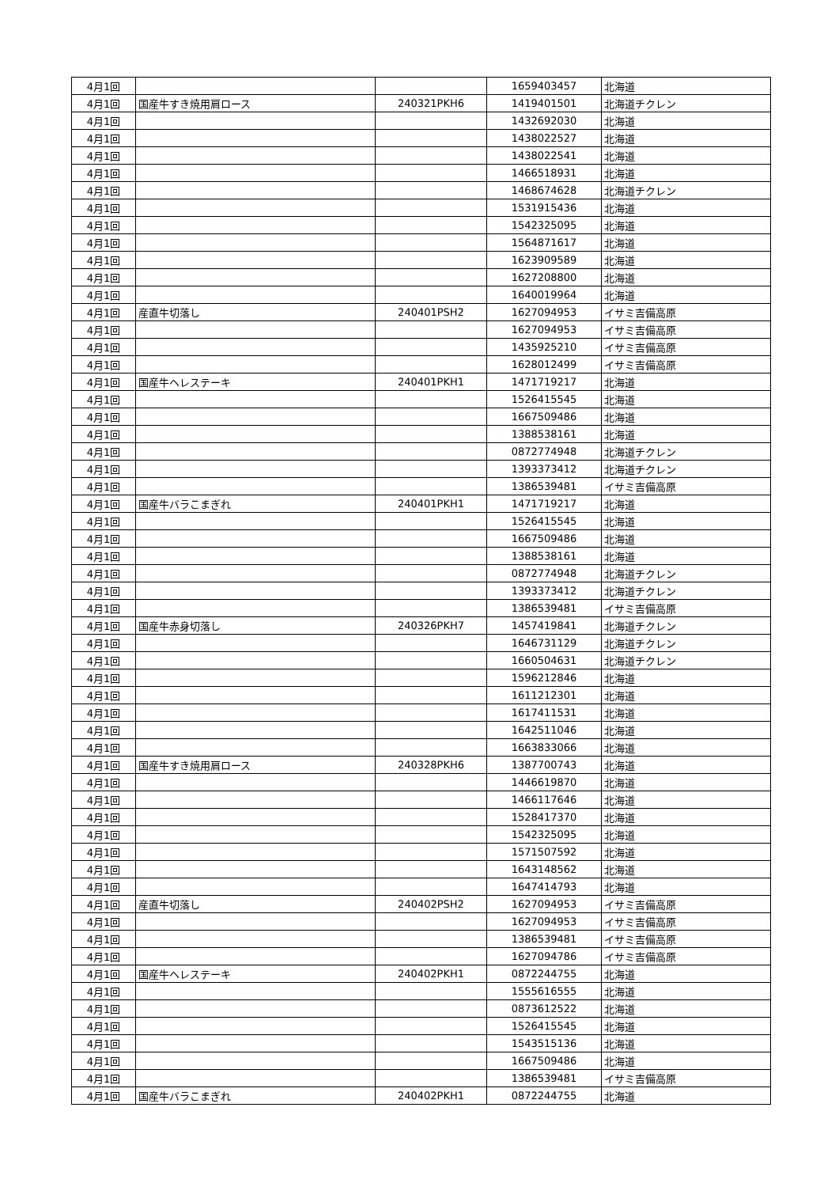| 4月1回 | | | 1659403457 | 北海道 |
| 4月1回 | 国産牛すき焼用肩ロース | 240321PKH6 | 1419401501 | 北海道チクレン |
| 4月1回 | | | 1432692030 | 北海道 |
| 4月1回 | | | 1438022527 | 北海道 |
| 4月1回 | | | 1438022541 | 北海道 |
| 4月1回 | | | 1466518931 | 北海道 |
| 4月1回 | | | 1468674628 | 北海道チクレン |
| 4月1回 | | | 1531915436 | 北海道 |
| 4月1回 | | | 1542325095 | 北海道 |
| 4月1回 | | | 1564871617 | 北海道 |
| 4月1回 | | | 1623909589 | 北海道 |
| 4月1回 | | | 1627208800 | 北海道 |
| 4月1回 | | | 1640019964 | 北海道 |
| 4月1回 | 産直牛切落し | 240401PSH2 | 1627094953 | イサミ吉備高原 |
| 4月1回 | | | 1627094953 | イサミ吉備高原 |
| 4月1回 | | | 1435925210 | イサミ吉備高原 |
| 4月1回 | | | 1628012499 | イサミ吉備高原 |
| 4月1回 | 国産牛ヘレステーキ | 240401PKH1 | 1471719217 | 北海道 |
| 4月1回 | | | 1526415545 | 北海道 |
| 4月1回 | | | 1667509486 | 北海道 |
| 4月1回 | | | 1388538161 | 北海道 |
| 4月1回 | | | 0872774948 | 北海道チクレン |
| 4月1回 | | | 1393373412 | 北海道チクレン |
| 4月1回 | | | 1386539481 | イサミ吉備高原 |
| 4月1回 | 国産牛バラこまぎれ | 240401PKH1 | 1471719217 | 北海道 |
| 4月1回 | | | 1526415545 | 北海道 |
| 4月1回 | | | 1667509486 | 北海道 |
| 4月1回 | | | 1388538161 | 北海道 |
| 4月1回 | | | 0872774948 | 北海道チクレン |
| 4月1回 | | | 1393373412 | 北海道チクレン |
| 4月1回 | | | 1386539481 | イサミ吉備高原 |
| 4月1回 | 国産牛赤身切落し | 240326PKH7 | 1457419841 | 北海道チクレン |
| 4月1回 | | | 1646731129 | 北海道チクレン |
| 4月1回 | | | 1660504631 | 北海道チクレン |
| 4月1回 | | | 1596212846 | 北海道 |
| 4月1回 | | | 1611212301 | 北海道 |
| 4月1回 | | | 1617411531 | 北海道 |
| 4月1回 | | | 1642511046 | 北海道 |
| 4月1回 | | | 1663833066 | 北海道 |
| 4月1回 | 国産牛すき焼用肩ロース | 240328PKH6 | 1387700743 | 北海道 |
| 4月1回 | | | 1446619870 | 北海道 |
| 4月1回 | | | 1466117646 | 北海道 |
| 4月1回 | | | 1528417370 | 北海道 |
| 4月1回 | | | 1542325095 | 北海道 |
| 4月1回 | | | 1571507592 | 北海道 |
| 4月1回 | | | 1643148562 | 北海道 |
| 4月1回 | | | 1647414793 | 北海道 |
| 4月1回 | 産直牛切落し | 240402PSH2 | 1627094953 | イサミ吉備高原 |
| 4月1回 | | | 1627094953 | イサミ吉備高原 |
| 4月1回 | | | 1386539481 | イサミ吉備高原 |
| 4月1回 | | | 1627094786 | イサミ吉備高原 |
| 4月1回 | 国産牛ヘレステーキ | 240402PKH1 | 0872244755 | 北海道 |
| 4月1回 | | | 1555616555 | 北海道 |
| 4月1回 | | | 0873612522 | 北海道 |
| 4月1回 | | | 1526415545 | 北海道 |
| 4月1回 | | | 1543515136 | 北海道 |
| 4月1回 | | | 1667509486 | 北海道 |
| 4月1回 | | | 1386539481 | イサミ吉備高原 |
| 4月1回 | 国産牛バラこまぎれ | 240402PKH1 | 0872244755 | 北海道 |